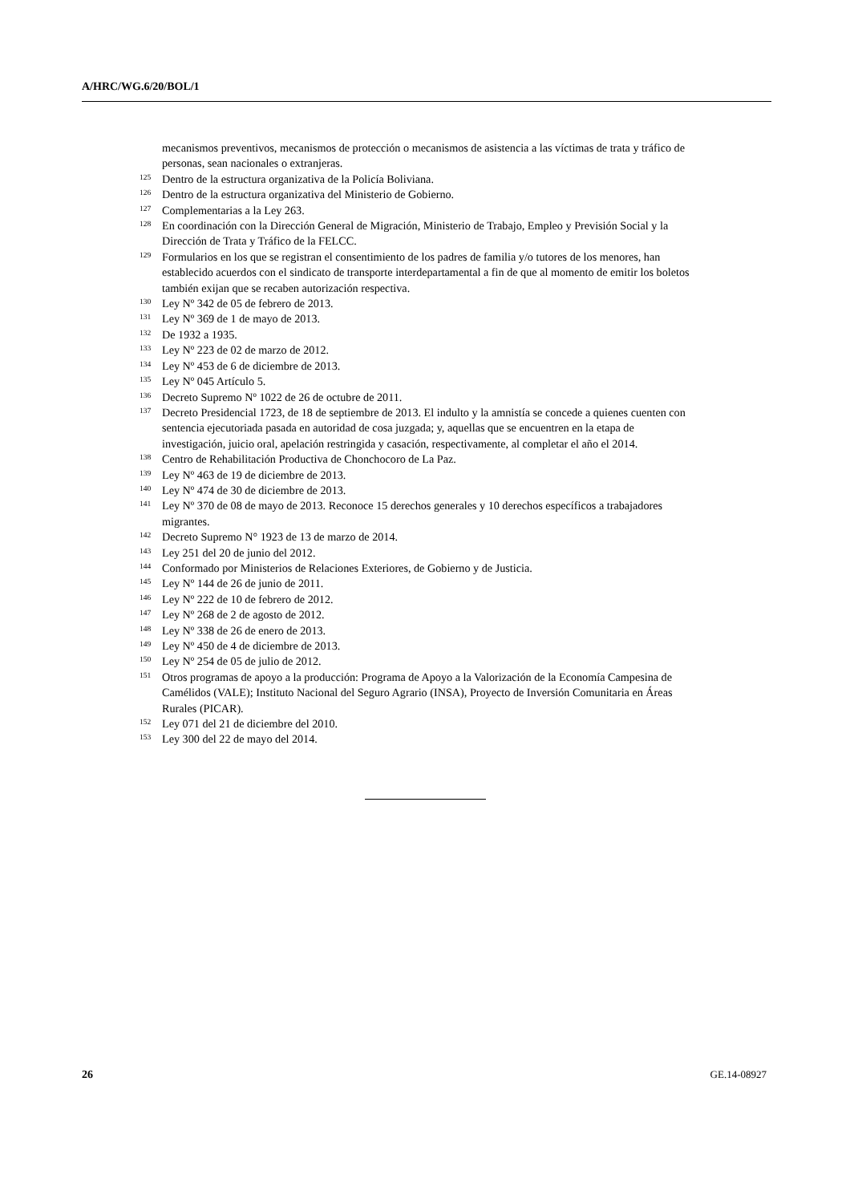A/HRC/WG.6/20/BOL/1
mecanismos preventivos, mecanismos de protección o mecanismos de asistencia a las víctimas de trata y tráfico de personas, sean nacionales o extranjeras.
<sup>125</sup> Dentro de la estructura organizativa de la Policía Boliviana.
<sup>126</sup> Dentro de la estructura organizativa del Ministerio de Gobierno.
<sup>127</sup> Complementarias a la Ley 263.
<sup>128</sup> En coordinación con la Dirección General de Migración, Ministerio de Trabajo, Empleo y Previsión Social y la Dirección de Trata y Tráfico de la FELCC.
<sup>129</sup> Formularios en los que se registran el consentimiento de los padres de familia y/o tutores de los menores, han establecido acuerdos con el sindicato de transporte interdepartamental a fin de que al momento de emitir los boletos también exijan que se recaben autorización respectiva.
<sup>130</sup> Ley Nº 342 de 05 de febrero de 2013.
<sup>131</sup> Ley Nº 369 de 1 de mayo de 2013.
<sup>132</sup> De 1932 a 1935.
<sup>133</sup> Ley Nº 223 de 02 de marzo de 2012.
<sup>134</sup> Ley Nº 453 de 6 de diciembre de 2013.
<sup>135</sup> Ley Nº 045 Artículo 5.
<sup>136</sup> Decreto Supremo Nº 1022 de 26 de octubre de 2011.
<sup>137</sup> Decreto Presidencial 1723, de 18 de septiembre de 2013. El indulto y la amnistía se concede a quienes cuenten con sentencia ejecutoriada pasada en autoridad de cosa juzgada; y, aquellas que se encuentren en la etapa de investigación, juicio oral, apelación restringida y casación, respectivamente, al completar el año el 2014.
<sup>138</sup> Centro de Rehabilitación Productiva de Chonchocoro de La Paz.
<sup>139</sup> Ley Nº 463 de 19 de diciembre de 2013.
<sup>140</sup> Ley Nº 474 de 30 de diciembre de 2013.
<sup>141</sup> Ley Nº 370 de 08 de mayo de 2013. Reconoce 15 derechos generales y 10 derechos específicos a trabajadores migrantes.
<sup>142</sup> Decreto Supremo N° 1923 de 13 de marzo de 2014.
<sup>143</sup> Ley 251 del 20 de junio del 2012.
<sup>144</sup> Conformado por Ministerios de Relaciones Exteriores, de Gobierno y de Justicia.
<sup>145</sup> Ley Nº 144 de 26 de junio de 2011.
<sup>146</sup> Ley Nº 222 de 10 de febrero de 2012.
<sup>147</sup> Ley Nº 268 de 2 de agosto de 2012.
<sup>148</sup> Ley Nº 338 de 26 de enero de 2013.
<sup>149</sup> Ley Nº 450 de 4 de diciembre de 2013.
<sup>150</sup> Ley Nº 254 de 05 de julio de 2012.
<sup>151</sup> Otros programas de apoyo a la producción: Programa de Apoyo a la Valorización de la Economía Campesina de Camélidos (VALE); Instituto Nacional del Seguro Agrario (INSA), Proyecto de Inversión Comunitaria en Áreas Rurales (PICAR).
<sup>152</sup> Ley 071 del 21 de diciembre del 2010.
<sup>153</sup> Ley 300 del 22 de mayo del 2014.
26 GE.14-08927